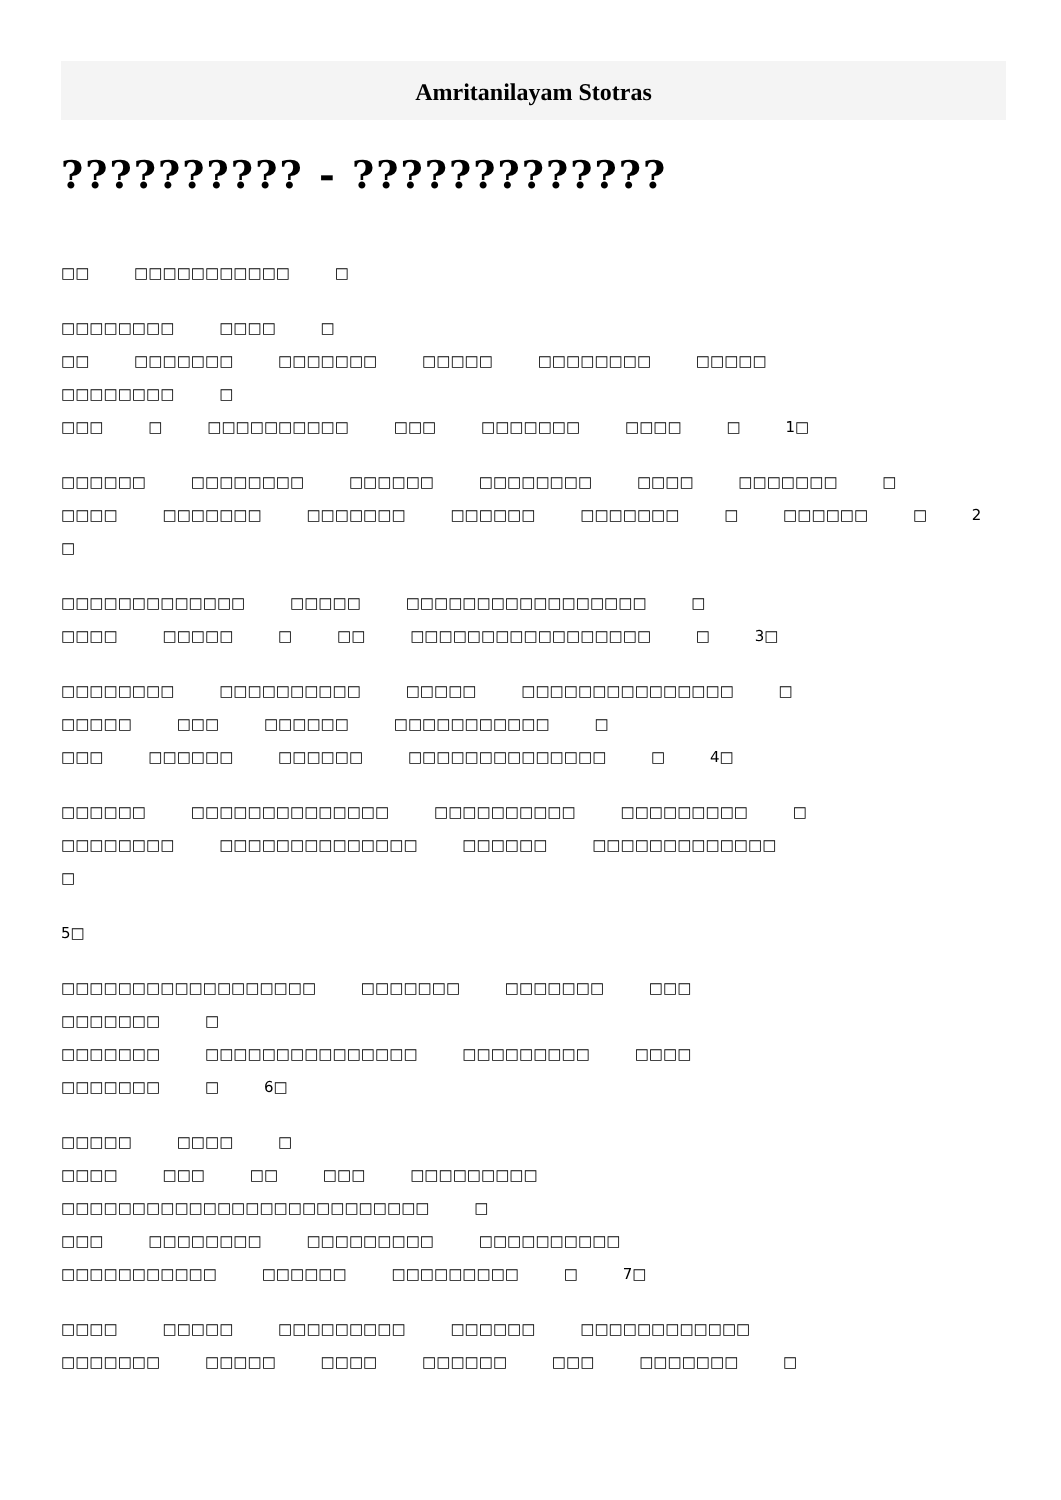Amritanilayam Stotras
?????????? - ?????????????
□□ □□□□□□□□□□□ □
□□□□□□□□ □□□□ □
□□ □□□□□□□ □□□□□□□ □□□□□ □□□□□□□□ □□□□□
□□□□□□□□ □
□□□ □ □□□□□□□□□□ □□□ □□□□□□□ □□□□ □ 1□
□□□□□□ □□□□□□□□ □□□□□□ □□□□□□□□ □□□□ □□□□□□□ □
□□□□ □□□□□□□ □□□□□□□ □□□□□□ □□□□□□□ □ □□□□□□ □ 2
□
□□□□□□□□□□□□□ □□□□□ □□□□□□□□□□□□□□□□□ □
□□□□ □□□□□ □ □□ □□□□□□□□□□□□□□□□□ □ 3□
□□□□□□□□ □□□□□□□□□□ □□□□□ □□□□□□□□□□□□□□□ □
□□□□□ □□□ □□□□□□ □□□□□□□□□□□ □
□□□ □□□□□□ □□□□□□ □□□□□□□□□□□□□□ □ 4□
□□□□□□ □□□□□□□□□□□□□□ □□□□□□□□□□ □□□□□□□□□ □
□□□□□□□□ □□□□□□□□□□□□□□ □□□□□□ □□□□□□□□□□□□□
□
5□
□□□□□□□□□□□□□□□□□□ □□□□□□□ □□□□□□□ □□□
□□□□□□□ □
□□□□□□□ □□□□□□□□□□□□□□□ □□□□□□□□□ □□□□
□□□□□□□ □ 6□
□□□□□ □□□□ □
□□□□ □□□ □□ □□□ □□□□□□□□□
□□□□□□□□□□□□□□□□□□□□□□□□□□ □
□□□ □□□□□□□□ □□□□□□□□□ □□□□□□□□□□
□□□□□□□□□□□ □□□□□□ □□□□□□□□□ □ 7□
□□□□ □□□□□ □□□□□□□□□ □□□□□□ □□□□□□□□□□□□
□□□□□□□ □□□□□ □□□□ □□□□□□ □□□ □□□□□□□ □